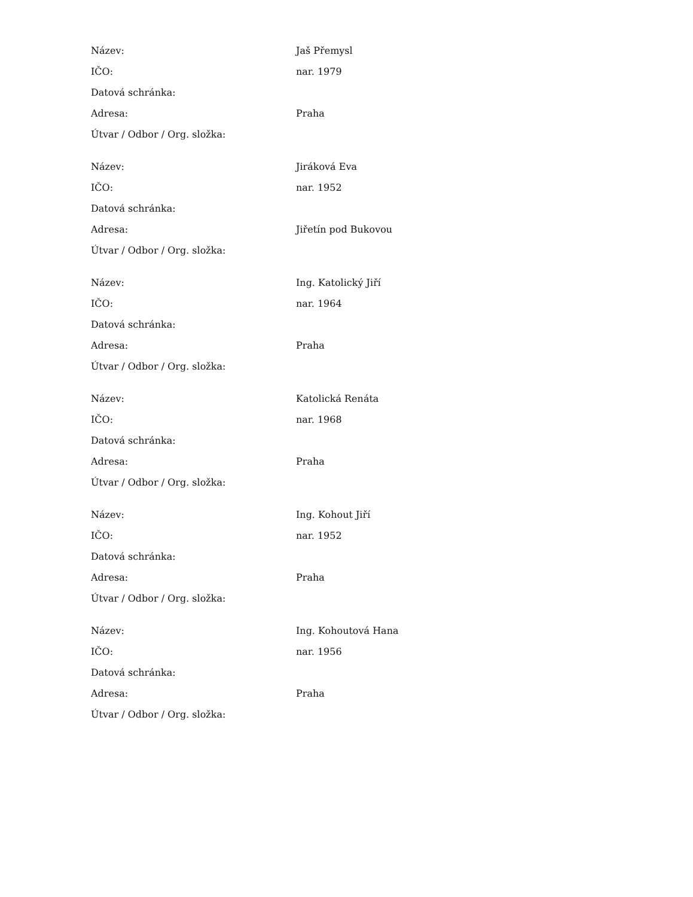| Název: | Jaš Přemysl |
| IČO: | nar. 1979 |
| Datová schránka: | |
| Adresa: | Praha |
| Útvar / Odbor / Org. složka: | |
| Název: | Jiráková Eva |
| IČO: | nar. 1952 |
| Datová schránka: | |
| Adresa: | Jiřetín pod Bukovou |
| Útvar / Odbor / Org. složka: | |
| Název: | Ing. Katolický Jiří |
| IČO: | nar. 1964 |
| Datová schránka: | |
| Adresa: | Praha |
| Útvar / Odbor / Org. složka: | |
| Název: | Katolická Renáta |
| IČO: | nar. 1968 |
| Datová schránka: | |
| Adresa: | Praha |
| Útvar / Odbor / Org. složka: | |
| Název: | Ing. Kohout Jiří |
| IČO: | nar. 1952 |
| Datová schránka: | |
| Adresa: | Praha |
| Útvar / Odbor / Org. složka: | |
| Název: | Ing. Kohoutová Hana |
| IČO: | nar. 1956 |
| Datová schránka: | |
| Adresa: | Praha |
| Útvar / Odbor / Org. složka: | |